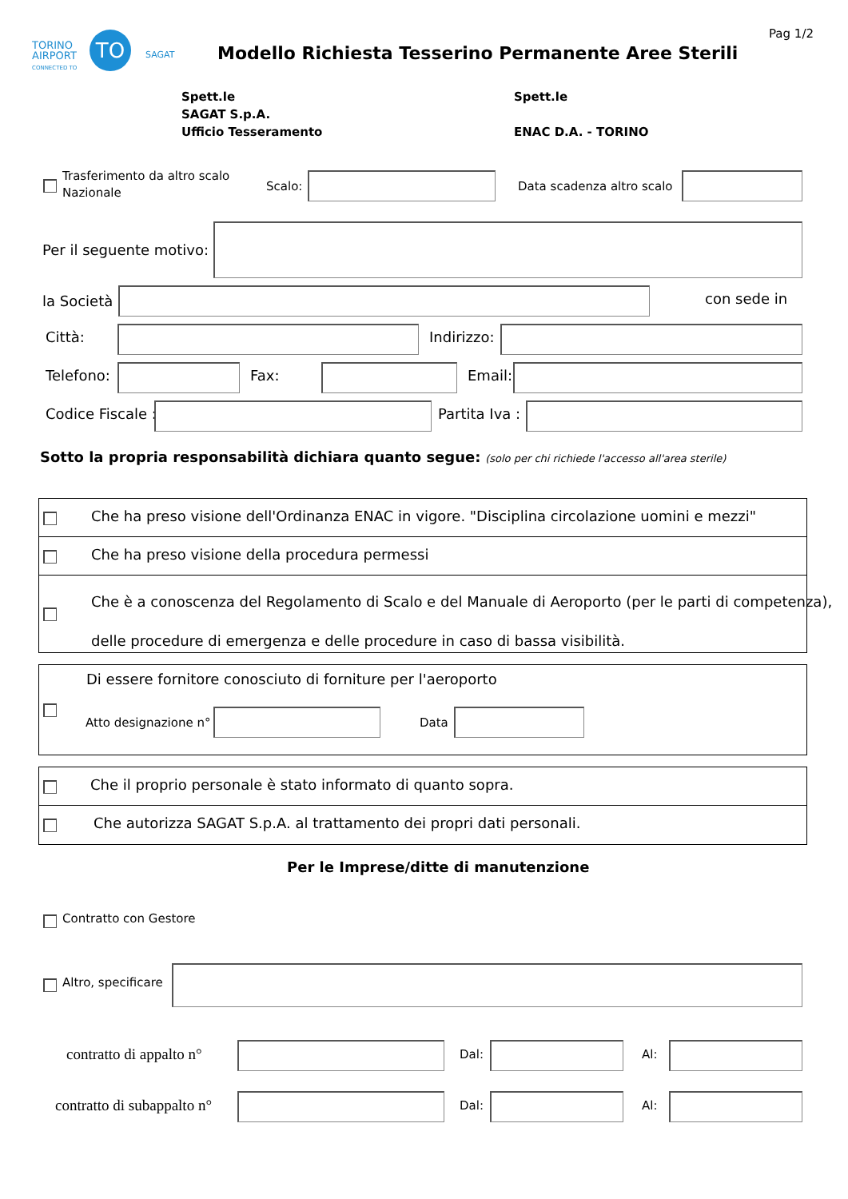TORINO
AIRPORT
CONNECTED TO
TO
SAGAT
Pag 1/2
Modello Richiesta Tesserino Permanente Aree Sterili
Spett.le
SAGAT S.p.A.
Ufficio Tesseramento
Spett.le
ENAC D.A. - TORINO
Trasferimento da altro scalo
Nazionale
Scalo: Data scadenza altro scalo
Per il seguente motivo:
la Società con sede in
Città: Indirizzo:
Telefono: Fax: Email:
Codice Fiscale : Partita Iva :
Sotto la propria responsabilità dichiara quanto segue: (solo per chi richiede l'accesso all'area sterile)
Che ha preso visione dell'Ordinanza ENAC in vigore. "Disciplina circolazione uomini e mezzi"
Che ha preso visione della procedura permessi
Che è a conoscenza del Regolamento di Scalo e del Manuale di Aeroporto (per le parti di competenza),
delle procedure di emergenza e delle procedure in caso di bassa visibilità.
Di essere fornitore conosciuto di forniture per l'aeroporto
Atto designazione n° Data
Che il proprio personale è stato informato di quanto sopra.
Che autorizza SAGAT S.p.A. al trattamento dei propri dati personali.
Per le Imprese/ditte di manutenzione
Contratto con Gestore
Altro, specificare
contratto di appalto n° Dal: Al:
contratto di subappalto n° Dal: Al: